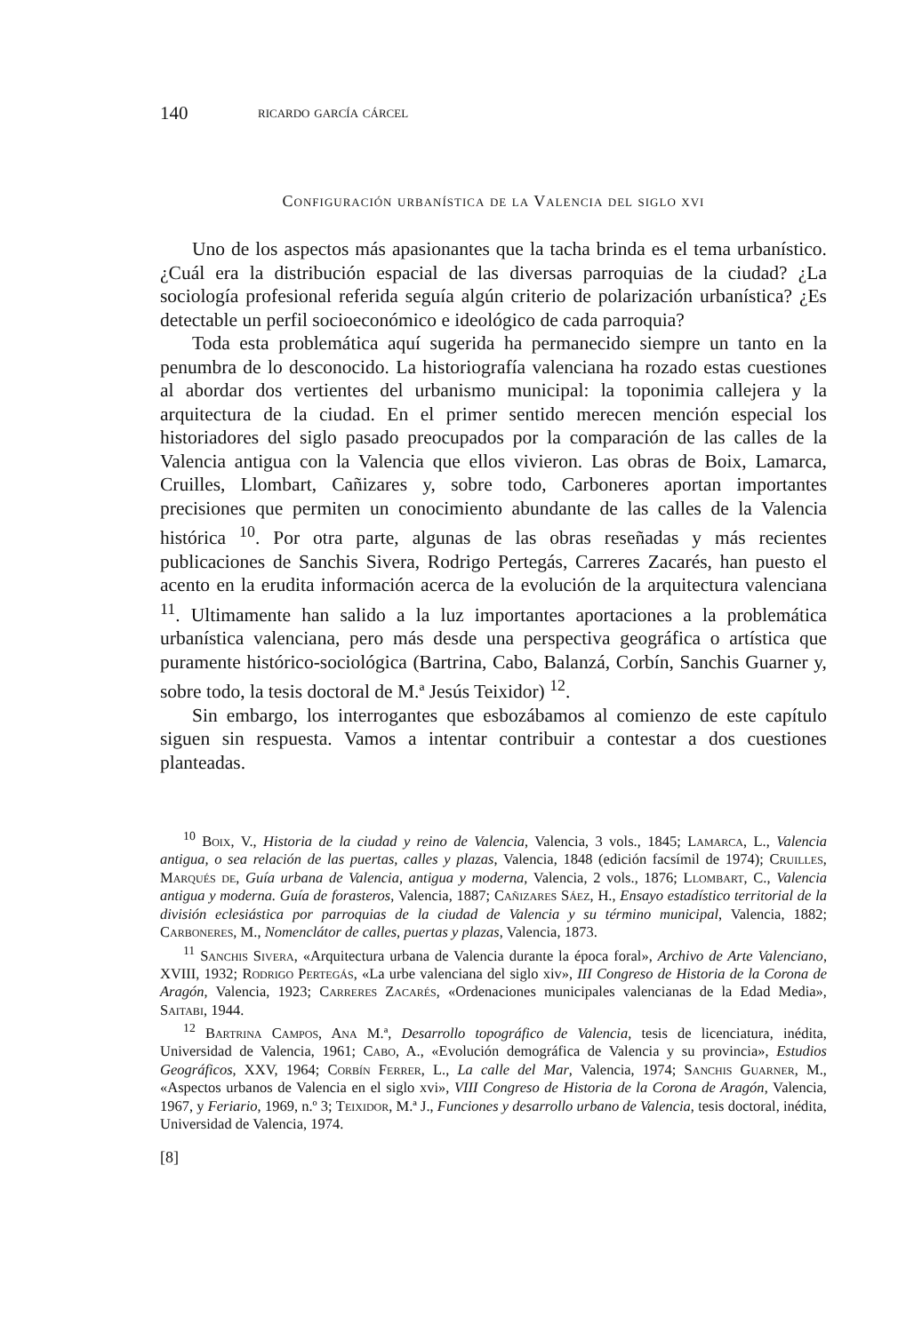140 ricardo garcía cárcel
Configuración urbanística de la Valencia del siglo xvi
Uno de los aspectos más apasionantes que la tacha brinda es el tema urbanístico. ¿Cuál era la distribución espacial de las diversas parroquias de la ciudad? ¿La sociología profesional referida seguía algún criterio de polarización urbanística? ¿Es detectable un perfil socioeconómico e ideológico de cada parroquia?
Toda esta problemática aquí sugerida ha permanecido siempre un tanto en la penumbra de lo desconocido. La historiografía valenciana ha rozado estas cuestiones al abordar dos vertientes del urbanismo municipal: la toponimia callejera y la arquitectura de la ciudad. En el primer sentido merecen mención especial los historiadores del siglo pasado preocupados por la comparación de las calles de la Valencia antigua con la Valencia que ellos vivieron. Las obras de Boix, Lamarca, Cruilles, Llombart, Cañizares y, sobre todo, Carboneres aportan importantes precisiones que permiten un conocimiento abundante de las calles de la Valencia histórica <sup>10</sup>. Por otra parte, algunas de las obras reseñadas y más recientes publicaciones de Sanchis Sivera, Rodrigo Pertegás, Carreres Zacarés, han puesto el acento en la erudita información acerca de la evolución de la arquitectura valenciana <sup>11</sup>. Ultimamente han salido a la luz importantes aportaciones a la problemática urbanística valenciana, pero más desde una perspectiva geográfica o artística que puramente histórico-sociológica (Bartrina, Cabo, Balanzá, Corbín, Sanchis Guarner y, sobre todo, la tesis doctoral de M.ª Jesús Teixidor) <sup>12</sup>.
Sin embargo, los interrogantes que esbozábamos al comienzo de este capítulo siguen sin respuesta. Vamos a intentar contribuir a contestar a dos cuestiones planteadas.
<sup>10</sup> Boix, V., Historia de la ciudad y reino de Valencia, Valencia, 3 vols., 1845; Lamarca, L., Valencia antigua, o sea relación de las puertas, calles y plazas, Valencia, 1848 (edición facsímil de 1974); Cruilles, Marqués de, Guía urbana de Valencia, antigua y moderna, Valencia, 2 vols., 1876; Llombart, C., Valencia antigua y moderna. Guía de forasteros, Valencia, 1887; Cañizares Sáez, H., Ensayo estadístico territorial de la división eclesiástica por parroquias de la ciudad de Valencia y su término municipal, Valencia, 1882; Carboneres, M., Nomenclátor de calles, puertas y plazas, Valencia, 1873.
<sup>11</sup> Sanchis Sivera, «Arquitectura urbana de Valencia durante la época foral», Archivo de Arte Valenciano, XVIII, 1932; Rodrigo Pertegás, «La urbe valenciana del siglo xiv», III Congreso de Historia de la Corona de Aragón, Valencia, 1923; Carreres Zacarés, «Ordenaciones municipales valencianas de la Edad Media», Saitabi, 1944.
<sup>12</sup> Bartrina Campos, Ana M.ª, Desarrollo topográfico de Valencia, tesis de licenciatura, inédita, Universidad de Valencia, 1961; Cabo, A., «Evolución demográfica de Valencia y su provincia», Estudios Geográficos, XXV, 1964; Corbín Ferrer, L., La calle del Mar, Valencia, 1974; Sanchis Guarner, M., «Aspectos urbanos de Valencia en el siglo xvi», VIII Congreso de Historia de la Corona de Aragón, Valencia, 1967, y Feriario, 1969, n.º 3; Teixidor, M.ª J., Funciones y desarrollo urbano de Valencia, tesis doctoral, inédita, Universidad de Valencia, 1974.
[8]